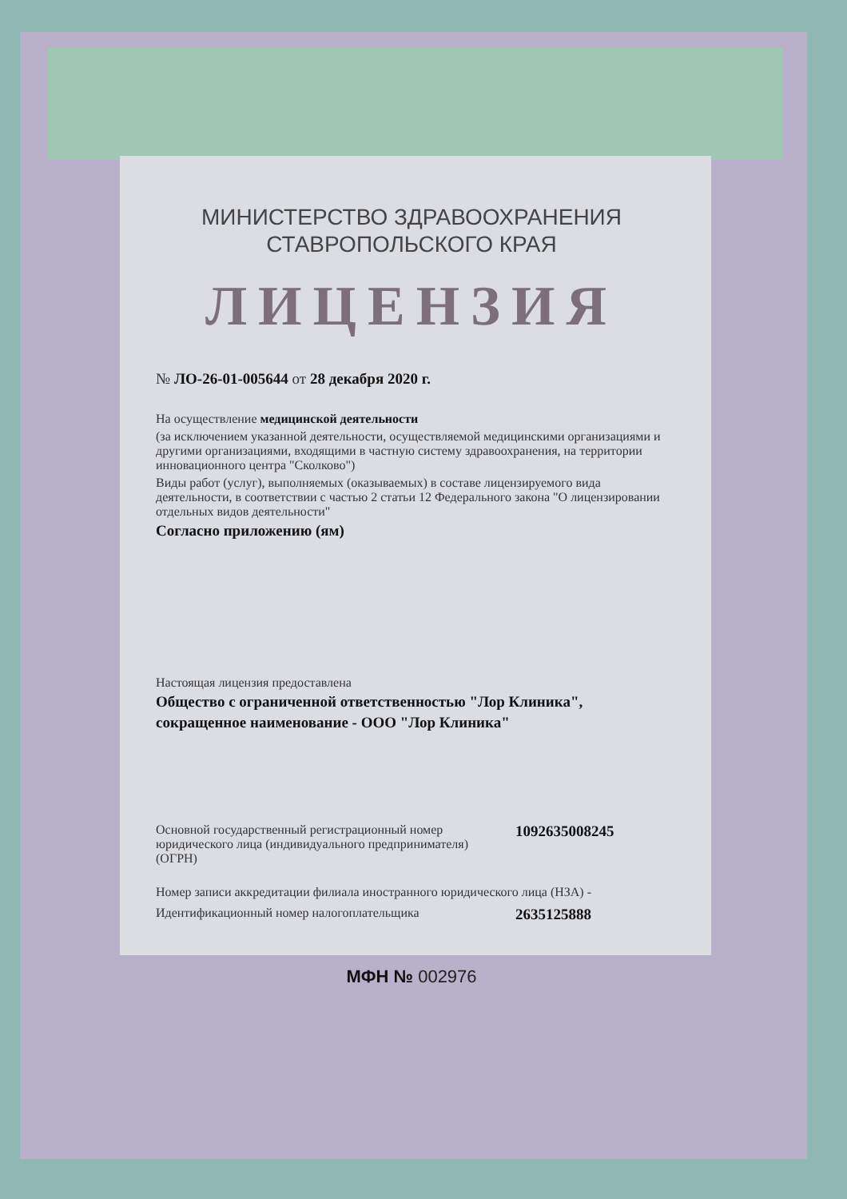МИНИСТЕРСТВО ЗДРАВООХРАНЕНИЯ
СТАВРОПОЛЬСКОГО КРАЯ
ЛИЦЕНЗИЯ
№ ЛО-26-01-005644 от 28 декабря 2020 г.
На осуществление медицинской деятельности
(за исключением указанной деятельности, осуществляемой медицинскими организациями и другими организациями, входящими в частную систему здравоохранения, на территории инновационного центра "Сколково")
Виды работ (услуг), выполняемых (оказываемых) в составе лицензируемого вида деятельности, в соответствии с частью 2 статьи 12 Федерального закона "О лицензировании отдельных видов деятельности"
Согласно приложению (ям)
Настоящая лицензия предоставлена
Общество с ограниченной ответственностью "Лор Клиника",
сокращенное наименование - ООО "Лор Клиника"
Основной государственный регистрационный номер юридического лица (индивидуального предпринимателя) (ОГРН)
1092635008245
Номер записи аккредитации филиала иностранного юридического лица (НЗА) -
Идентификационный номер налогоплательщика
2635125888
МФН № 002976